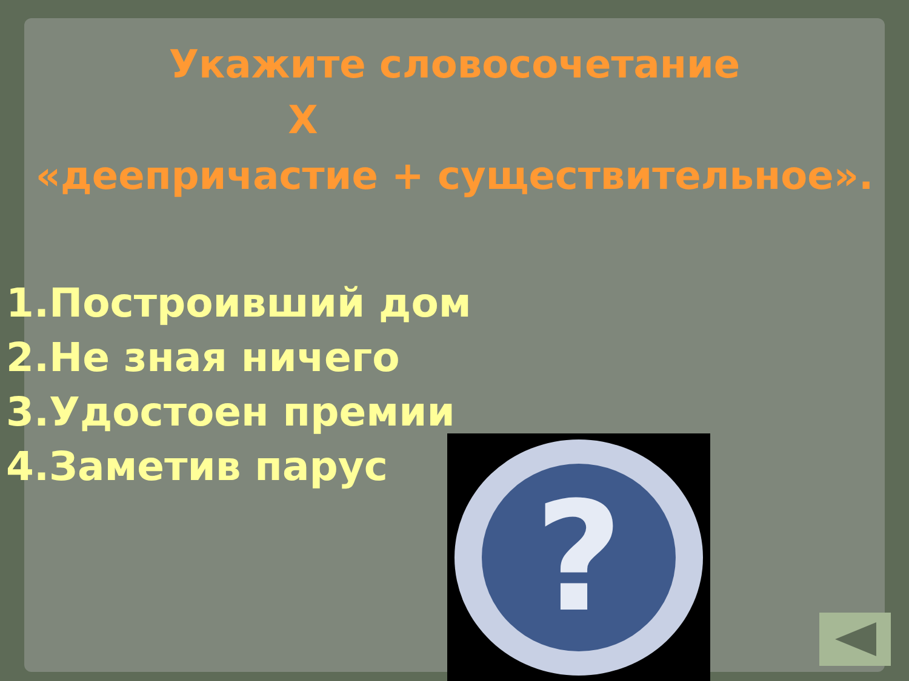Укажите словосочетание
Х
«деепричастие + существительное».
1.Построивший дом
2.Не зная ничего
3.Удостоен премии
4.Заметив парус
?